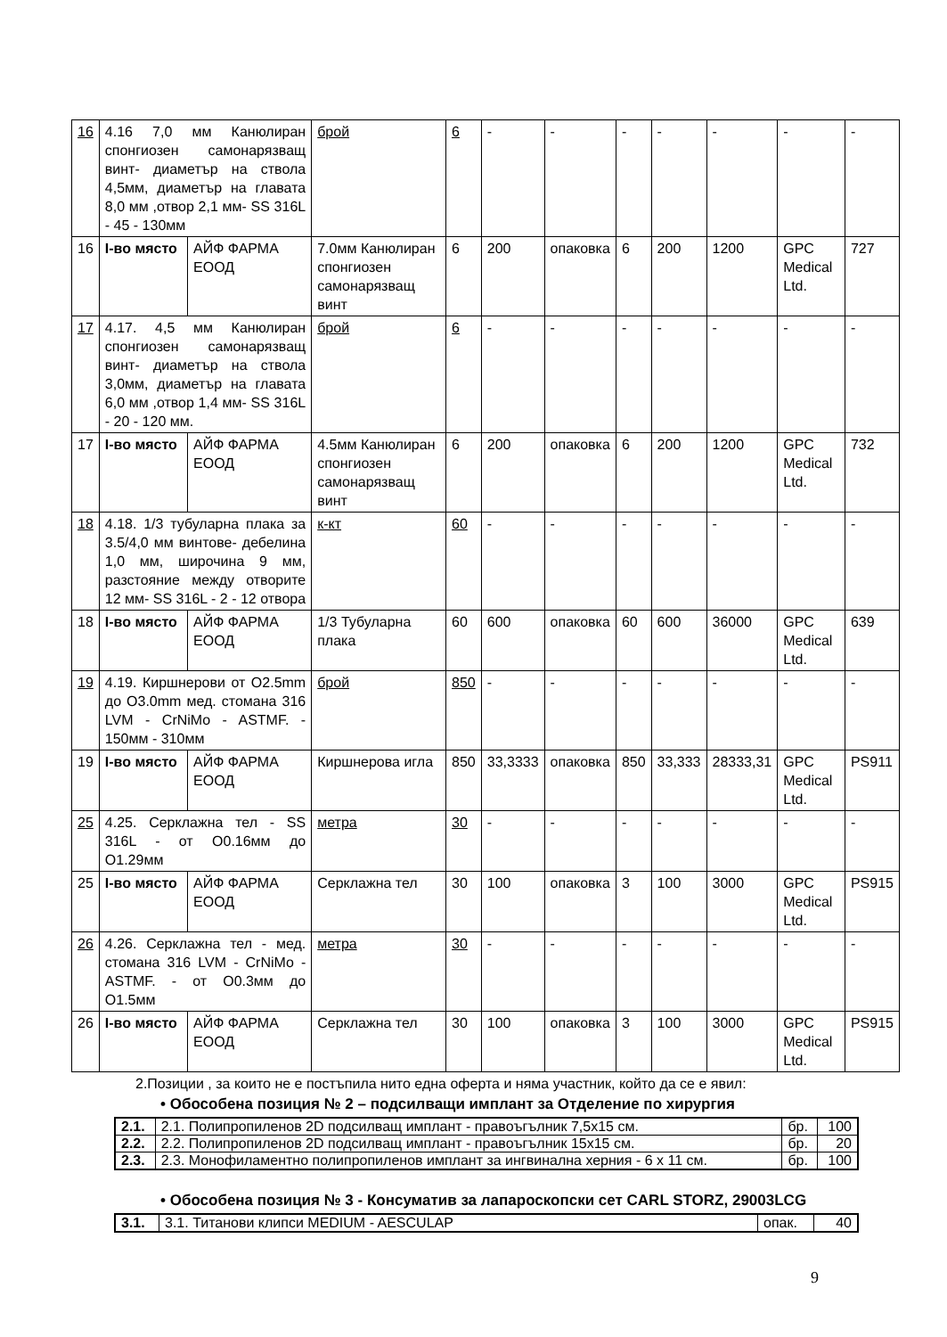| 16 | 4.16 7,0 мм Канюлиран спонгиозен самонарязващ винт- диаметър на ствола 4,5мм, диаметър на главата 8,0 мм ,отвор 2,1 мм- SS 316L - 45 - 130мм | | | брой | 6 | - | - | - | - | - | - | - |
| 16 | I-во място | АЙФ ФАРМА ЕООД | 7.0мм Канюлиран спонгиозен самонарязващ винт | | 6 | 200 | опаковка | 6 | 200 | 1200 | GPC Medical Ltd. | 727 |
| 17 | 4.17. 4,5 мм Канюлиран спонгиозен самонарязващ винт- диаметър на ствола 3,0мм, диаметър на главата 6,0 мм ,отвор 1,4 мм- SS 316L - 20 - 120 мм. | | | брой | 6 | - | - | - | - | - | - | - |
| 17 | I-во място | АЙФ ФАРМА ЕООД | 4.5мм Канюлиран спонгиозен самонарязващ винт | | 6 | 200 | опаковка | 6 | 200 | 1200 | GPC Medical Ltd. | 732 |
| 18 | 4.18. 1/3 тубуларна плака за 3.5/4,0 мм винтове- дебелина 1,0 мм, широчина 9 мм, разстояние между отворите 12 мм- SS 316L - 2 - 12 отвора | | | к-кт | 60 | - | - | - | - | - | - | - |
| 18 | I-во място | АЙФ ФАРМА ЕООД | 1/3 Тубуларна плака | | 60 | 600 | опаковка | 60 | 600 | 36000 | GPC Medical Ltd. | 639 |
| 19 | 4.19. Киршнерови от O2.5mm до O3.0mm мед. стомана 316 LVM - CrNiMo - ASTMF. - 150мм - 310мм | | | брой | 850 | - | - | - | - | - | - | - |
| 19 | I-во място | АЙФ ФАРМА ЕООД | Киршнерова игла | | 850 | 33,3333 | опаковка | 850 | 33,333 | 28333,31 | GPC Medical Ltd. | PS911 |
| 25 | 4.25. Серклажна тел - SS 316L - от O0.16мм до O1.29мм | | | метра | 30 | - | - | - | - | - | - | - |
| 25 | I-во място | АЙФ ФАРМА ЕООД | Серклажна тел | | 30 | 100 | опаковка | 3 | 100 | 3000 | GPC Medical Ltd. | PS915 |
| 26 | 4.26. Серклажна тел - мед. стомана 316 LVM - CrNiMo - ASTMF. - от O0.3мм до O1.5мм | | | метра | 30 | - | - | - | - | - | - | - |
| 26 | I-во място | АЙФ ФАРМА ЕООД | Серклажна тел | | 30 | 100 | опаковка | 3 | 100 | 3000 | GPC Medical Ltd. | PS915 |
2.Позиции , за които не е постъпила нито една оферта и няма участник, който да се е явил:
• Обособена позиция № 2 – подсилващи имплант за Отделение по хирургия
| 2.1. | 2.1. Полипропиленов 2D подсилващ имплант - правоъгълник 7,5x15 см. | бр. | 100 |
| 2.2. | 2.2. Полипропиленов 2D подсилващ имплант - правоъгълник 15x15 см. | бр. | 20 |
| 2.3. | 2.3. Монофиламентно полипропиленов имплант за ингвинална херния - 6 x 11 см. | бр. | 100 |
• Обособена позиция № 3 - Консуматив за лапароскопски сет CARL STORZ, 29003LCG
| 3.1. | 3.1. Титанови клипси MEDIUM - AESCULAP | опак. | 40 |
9